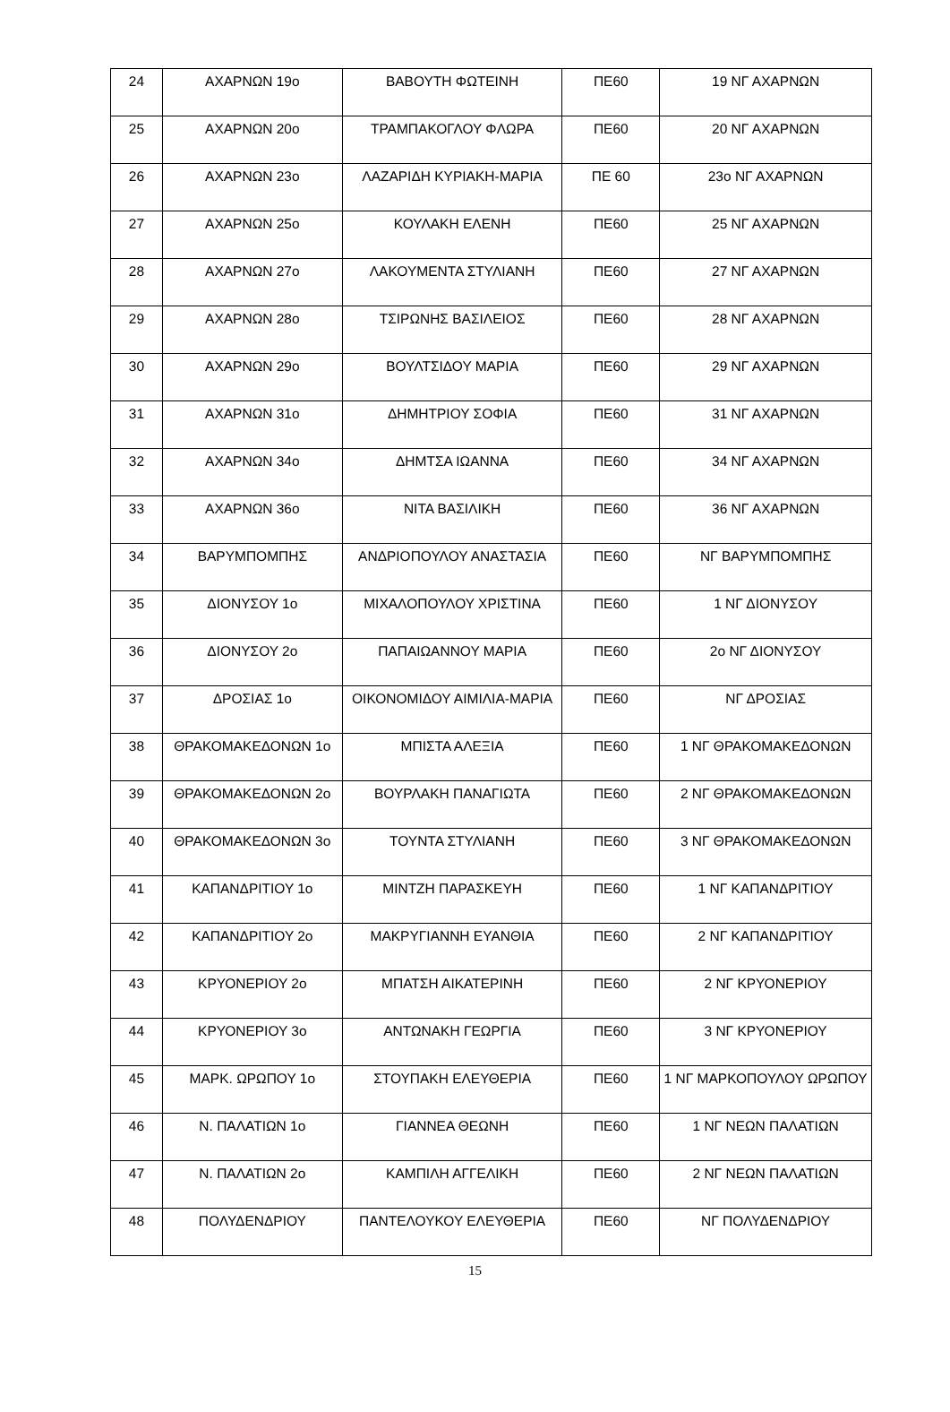| 24 | ΑΧΑΡΝΩΝ 19ο | ΒΑΒΟΥΤΗ ΦΩΤΕΙΝΗ | ΠΕ60 | 19 ΝΓ ΑΧΑΡΝΩΝ |
| 25 | ΑΧΑΡΝΩΝ 20ο | ΤΡΑΜΠΑΚΟΓΛΟΥ ΦΛΩΡΑ | ΠΕ60 | 20 ΝΓ ΑΧΑΡΝΩΝ |
| 26 | ΑΧΑΡΝΩΝ 23ο | ΛΑΖΑΡΙΔΗ ΚΥΡΙΑΚΗ-ΜΑΡΙΑ | ΠΕ 60 | 23ο ΝΓ ΑΧΑΡΝΩΝ |
| 27 | ΑΧΑΡΝΩΝ 25ο | ΚΟΥΛΑΚΗ ΕΛΕΝΗ | ΠΕ60 | 25 ΝΓ ΑΧΑΡΝΩΝ |
| 28 | ΑΧΑΡΝΩΝ 27ο | ΛΑΚΟΥΜΕΝΤΑ ΣΤΥΛΙΑΝΗ | ΠΕ60 | 27 ΝΓ ΑΧΑΡΝΩΝ |
| 29 | ΑΧΑΡΝΩΝ 28ο | ΤΣΙΡΩΝΗΣ ΒΑΣΙΛΕΙΟΣ | ΠΕ60 | 28 ΝΓ ΑΧΑΡΝΩΝ |
| 30 | ΑΧΑΡΝΩΝ 29ο | ΒΟΥΛΤΣΙΔΟΥ ΜΑΡΙΑ | ΠΕ60 | 29 ΝΓ ΑΧΑΡΝΩΝ |
| 31 | ΑΧΑΡΝΩΝ 31ο | ΔΗΜΗΤΡΙΟΥ ΣΟΦΙΑ | ΠΕ60 | 31 ΝΓ ΑΧΑΡΝΩΝ |
| 32 | ΑΧΑΡΝΩΝ 34ο | ΔΗΜΤΣΑ ΙΩΑΝΝΑ | ΠΕ60 | 34 ΝΓ ΑΧΑΡΝΩΝ |
| 33 | ΑΧΑΡΝΩΝ 36ο | ΝΙΤΑ ΒΑΣΙΛΙΚΗ | ΠΕ60 | 36 ΝΓ ΑΧΑΡΝΩΝ |
| 34 | ΒΑΡΥΜΠΟΜΠΗΣ | ΑΝΔΡΙΟΠΟΥΛΟΥ ΑΝΑΣΤΑΣΙΑ | ΠΕ60 | ΝΓ ΒΑΡΥΜΠΟΜΠΗΣ |
| 35 | ΔΙΟΝΥΣΟΥ 1ο | ΜΙΧΑΛΟΠΟΥΛΟΥ ΧΡΙΣΤΙΝΑ | ΠΕ60 | 1 ΝΓ ΔΙΟΝΥΣΟΥ |
| 36 | ΔΙΟΝΥΣΟΥ 2ο | ΠΑΠΑΙΩΑΝΝΟΥ ΜΑΡΙΑ | ΠΕ60 | 2ο ΝΓ ΔΙΟΝΥΣΟΥ |
| 37 | ΔΡΟΣΙΑΣ 1ο | ΟΙΚΟΝΟΜΙΔΟΥ ΑΙΜΙΛΙΑ-ΜΑΡΙΑ | ΠΕ60 | ΝΓ ΔΡΟΣΙΑΣ |
| 38 | ΘΡΑΚΟΜΑΚΕΔΟΝΩΝ 1ο | ΜΠΙΣΤΑ ΑΛΕΞΙΑ | ΠΕ60 | 1 ΝΓ ΘΡΑΚΟΜΑΚΕΔΟΝΩΝ |
| 39 | ΘΡΑΚΟΜΑΚΕΔΟΝΩΝ 2ο | ΒΟΥΡΛΑΚΗ ΠΑΝΑΓΙΩΤΑ | ΠΕ60 | 2 ΝΓ ΘΡΑΚΟΜΑΚΕΔΟΝΩΝ |
| 40 | ΘΡΑΚΟΜΑΚΕΔΟΝΩΝ 3ο | ΤΟΥΝΤΑ ΣΤΥΛΙΑΝΗ | ΠΕ60 | 3 ΝΓ ΘΡΑΚΟΜΑΚΕΔΟΝΩΝ |
| 41 | ΚΑΠΑΝΔΡΙΤΙΟΥ 1ο | ΜΙΝΤΖΗ ΠΑΡΑΣΚΕΥΗ | ΠΕ60 | 1 ΝΓ ΚΑΠΑΝΔΡΙΤΙΟΥ |
| 42 | ΚΑΠΑΝΔΡΙΤΙΟΥ 2ο | ΜΑΚΡΥΓΙΑΝΝΗ ΕΥΑΝΘΙΑ | ΠΕ60 | 2 ΝΓ ΚΑΠΑΝΔΡΙΤΙΟΥ |
| 43 | ΚΡΥΟΝΕΡΙΟΥ 2ο | ΜΠΑΤΣΗ ΑΙΚΑΤΕΡΙΝΗ | ΠΕ60 | 2 ΝΓ ΚΡΥΟΝΕΡΙΟΥ |
| 44 | ΚΡΥΟΝΕΡΙΟΥ 3ο | ΑΝΤΩΝΑΚΗ ΓΕΩΡΓΙΑ | ΠΕ60 | 3 ΝΓ ΚΡΥΟΝΕΡΙΟΥ |
| 45 | ΜΑΡΚ. ΩΡΩΠΟΥ 1ο | ΣΤΟΥΠΑΚΗ ΕΛΕΥΘΕΡΙΑ | ΠΕ60 | 1 ΝΓ ΜΑΡΚΟΠΟΥΛΟΥ ΩΡΩΠΟΥ |
| 46 | Ν. ΠΑΛΑΤΙΩΝ 1ο | ΓΙΑΝΝΕΑ ΘΕΩΝΗ | ΠΕ60 | 1 ΝΓ ΝΕΩΝ ΠΑΛΑΤΙΩΝ |
| 47 | Ν. ΠΑΛΑΤΙΩΝ 2ο | ΚΑΜΠΙΛΗ ΑΓΓΕΛΙΚΗ | ΠΕ60 | 2 ΝΓ ΝΕΩΝ ΠΑΛΑΤΙΩΝ |
| 48 | ΠΟΛΥΔΕΝΔΡΙΟΥ | ΠΑΝΤΕΛΟΥΚΟΥ ΕΛΕΥΘΕΡΙΑ | ΠΕ60 | ΝΓ ΠΟΛΥΔΕΝΔΡΙΟΥ |
15